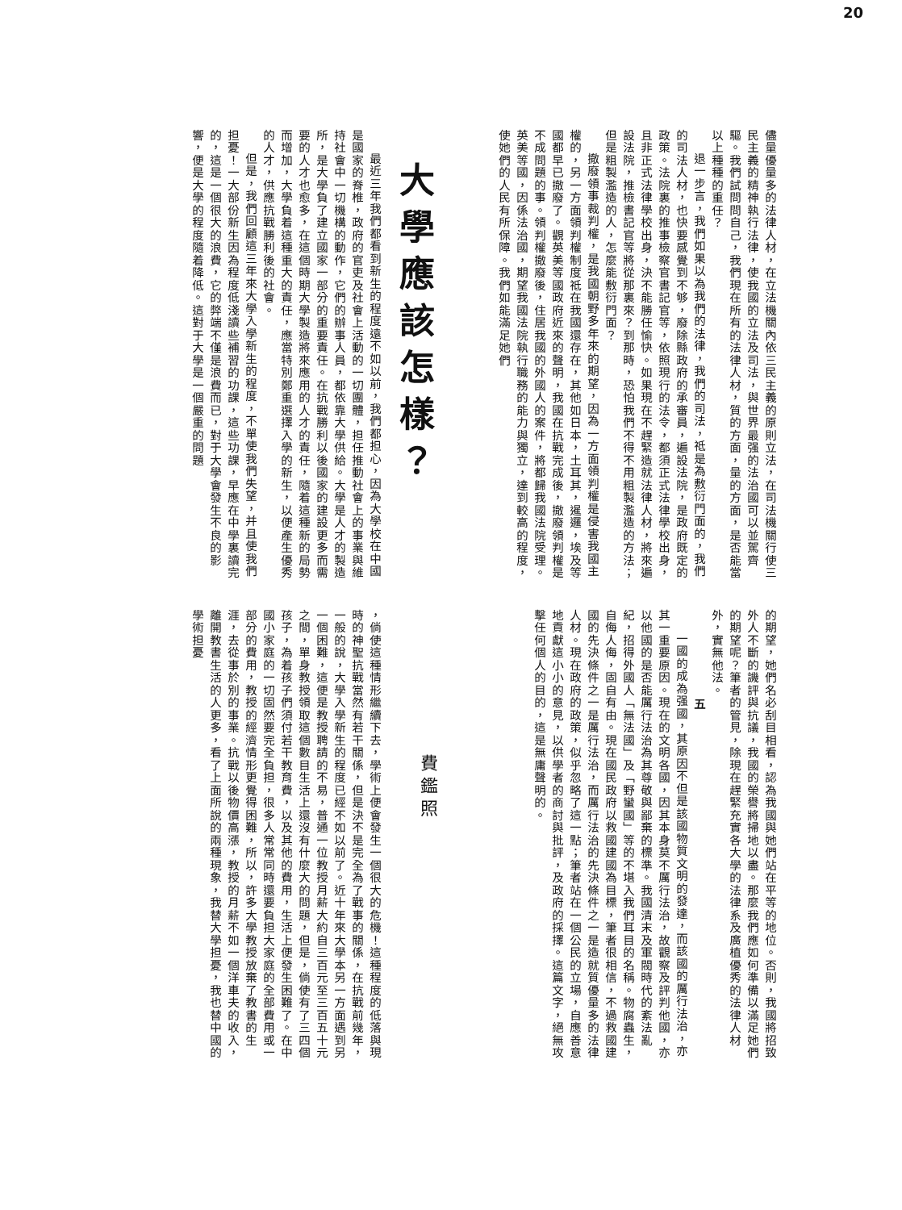20
儘量優量多的法律人材，在立法機關內依三民主義的原則立法，在司法機關行使三民主義的精神執行法律，使我國的立法及司法，與世界最强的法治國可以並駕齊驅。我們試問問自己，我們現在所有的法律人材，質的方面，量的方面，是否能當以上種種的重任？
退一步言，我們如果以為我們的法律，我們的司法，祗是為敷衍門面的，我們的司法人材，也快要感覺到不够，廢除縣政府的承審員，遍設法院，是政府既定的政策。法院裏的推事檢察官書記官等，依照現行的法令，都須正式法律學校出身，且非正式法律學校出身，決不能勝任愉快。如果現在不趕緊造就法律人材，將來遍設法院，推檢書記官等將從那裏來？到那時，恐怕我們不得不用粗製濫造的方法；但是粗製濫造的人，怎麼能敷衍門面？
撤廢領事裁判權，是我國朝野多年來的期望，因為一方面領判權是侵害我國主權的，另一方面領判權制度祗在我國還存在，其他如日本，土耳其，暹邏，埃及等國都早已撤廢了。觀英美等國政府近來的聲明，我國在抗戰完成後，撤廢領判權是不成問題的事。領判權撤廢後，住居我國的外國人的案件，將都歸我國法院受理。英美等國，因係法治國，期望我國法院執行職務的能力與獨立，達到較高的程度，使她們的人民有所保障。我們如能滿足她們
的期望，她們名必刮目相看，認為我國與她們站在平等的地位。否則，我國將招致外人不斷的譏評與抗議，我國的榮譽將掃地以盡。那麼我們應如何準備以滿足她們的期望呢？筆者的管見，除現在趕緊充實各大學的法律系及廣植優秀的法律人材外，實無他法。
五
一國的成為强國，其原因不但是該國物質文明的發達，而該國的厲行法治，亦其一重要原因。現在的文明各國，因其本身莫不厲行法治，故觀察及評判他國，亦以他國的是否能厲行法治為其尊敬與鄙棄的標準。我國清末及軍閥時代的紊法亂紀，招得外國人「無法國」及「野蠻國」等的不堪入我們耳目的名稱。物腐蟲生，自侮人侮，固自有由。現在國民政府以救國建國為目標，筆者很相信，不過救國建國的先決條件之一是厲行法治，而厲行法治的先決條件之一是造就質優量多的法律人材。現在政府的政策，似乎忽略了這一點；筆者站在一個公民的立場，自應善意地貢獻這小小的意見，以供學者的商討與批評，及政府的採擇。這篇文字，絕無攻擊任何個人的目的，這是無庸聲明的。
大學應該怎樣？
費鑑照
最近三年我們都看到新生的程度遠不如以前，我們都担心，因為大學校在中國是國家的脊椎，政府的官吏及社會上活動的一切團體，担任推動社會上的事業與維持社會中一切機構的動作，它們的辦事人員，都依靠大學供給。大學是人才的製造所，是大學負了建立國家一部分的重要責任。在抗戰勝利以後國家的建設更多而需要的人才也愈多，在這個時期大學製造將來應用的人才的責任，隨着這種新的局勢而增加，大學負着這種重大的責任，應當特別鄭重選擇入學的新生，以便產生優秀的人才，供應抗戰勝利後的社會。
但是，我們回顧這三年來大學入學新生的程度，不單使我們失望，并且使我們担憂！一大部份新生因為程度低淺讀些補習的功課，這些功課，早應在中學裏讀完的，這是一個很大的浪費，它的弊端不僅是浪費而已，對于大學會發生不良的影響，便是大學的程度隨着降低。這對于大學是一個嚴重的問題
，倘使這種情形繼續下去，學術上便會發生一個很大的危機！這種程度的低落與現時的神聖抗戰當然有若干關係，但是決不是完全為了戰事的關係，在抗戰前幾年，一般的說，大學入學新生的程度已經不如以前了。近十年來大學本另一方面遇到另一個困難，這便是教授聘請的不易，普通一位教授月薪大約自三百元至三百五十元之間，單身教授領取這個數目生活上還沒有什麼大的問題，但是，倘使有了三四個孩子，為着孩子們須付若干教育費，以及其他的費用，生活上便發生困難了。在中國小家庭的一切固然要完全負担，很多人常常同時還要負担大家庭的全部費用或一部分的費用，教授的經濟情形更覺得困難，所以，許多大學教授放棄了教書的生涯，去從事於別的事業。抗戰以後物價高漲，教授的月薪不如一個洋車夫的收入，離開教書生活的人更多，看了上面所說的兩種現象，我替大學担憂，我也替中國的學術担憂